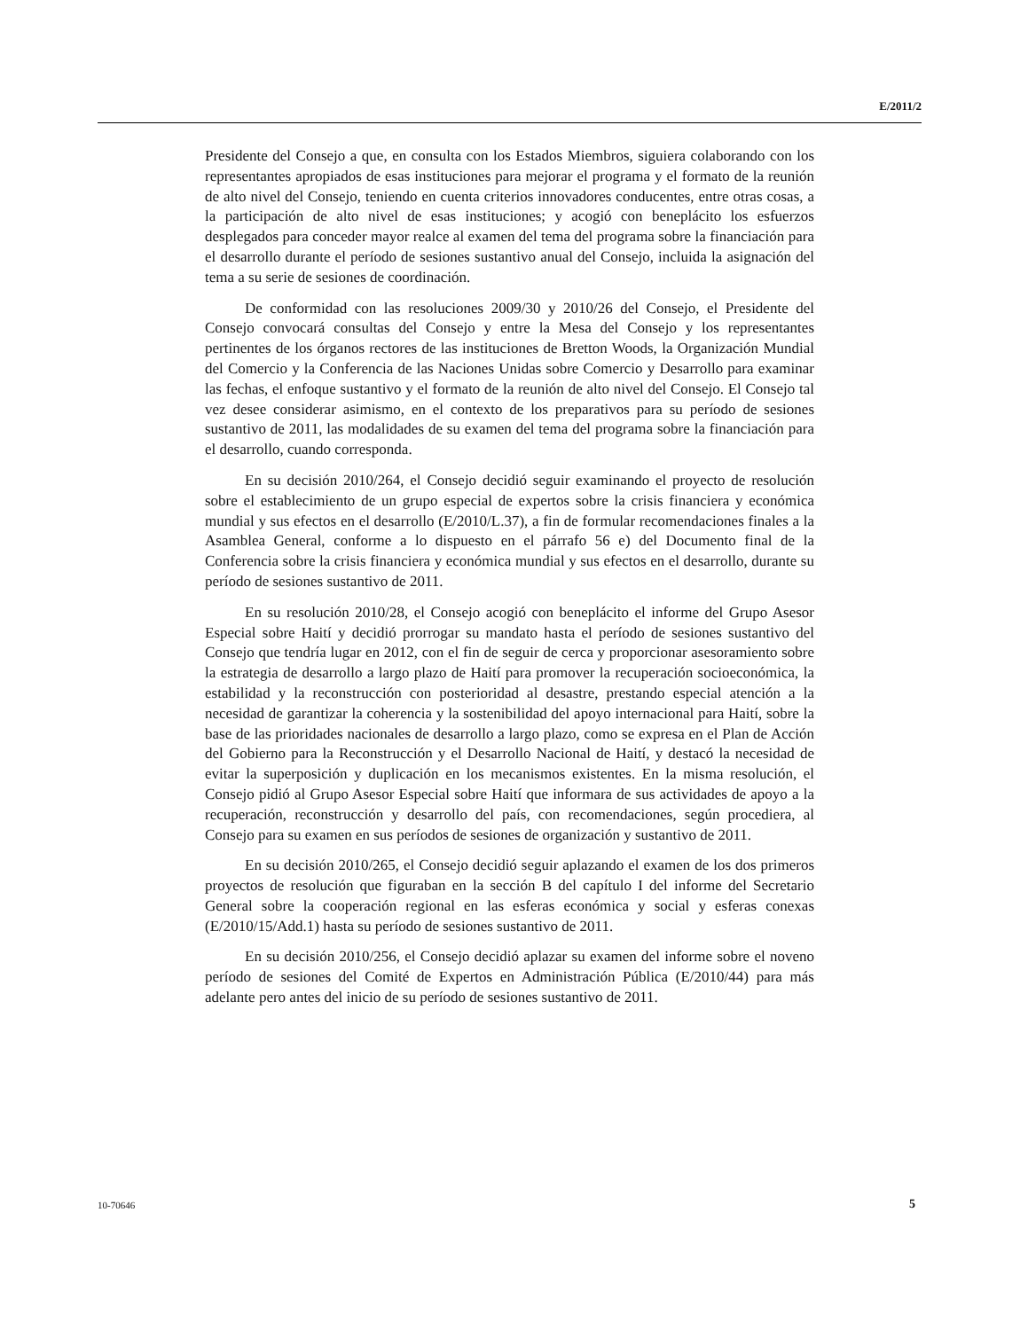E/2011/2
Presidente del Consejo a que, en consulta con los Estados Miembros, siguiera colaborando con los representantes apropiados de esas instituciones para mejorar el programa y el formato de la reunión de alto nivel del Consejo, teniendo en cuenta criterios innovadores conducentes, entre otras cosas, a la participación de alto nivel de esas instituciones; y acogió con beneplácito los esfuerzos desplegados para conceder mayor realce al examen del tema del programa sobre la financiación para el desarrollo durante el período de sesiones sustantivo anual del Consejo, incluida la asignación del tema a su serie de sesiones de coordinación.
De conformidad con las resoluciones 2009/30 y 2010/26 del Consejo, el Presidente del Consejo convocará consultas del Consejo y entre la Mesa del Consejo y los representantes pertinentes de los órganos rectores de las instituciones de Bretton Woods, la Organización Mundial del Comercio y la Conferencia de las Naciones Unidas sobre Comercio y Desarrollo para examinar las fechas, el enfoque sustantivo y el formato de la reunión de alto nivel del Consejo. El Consejo tal vez desee considerar asimismo, en el contexto de los preparativos para su período de sesiones sustantivo de 2011, las modalidades de su examen del tema del programa sobre la financiación para el desarrollo, cuando corresponda.
En su decisión 2010/264, el Consejo decidió seguir examinando el proyecto de resolución sobre el establecimiento de un grupo especial de expertos sobre la crisis financiera y económica mundial y sus efectos en el desarrollo (E/2010/L.37), a fin de formular recomendaciones finales a la Asamblea General, conforme a lo dispuesto en el párrafo 56 e) del Documento final de la Conferencia sobre la crisis financiera y económica mundial y sus efectos en el desarrollo, durante su período de sesiones sustantivo de 2011.
En su resolución 2010/28, el Consejo acogió con beneplácito el informe del Grupo Asesor Especial sobre Haití y decidió prorrogar su mandato hasta el período de sesiones sustantivo del Consejo que tendría lugar en 2012, con el fin de seguir de cerca y proporcionar asesoramiento sobre la estrategia de desarrollo a largo plazo de Haití para promover la recuperación socioeconómica, la estabilidad y la reconstrucción con posterioridad al desastre, prestando especial atención a la necesidad de garantizar la coherencia y la sostenibilidad del apoyo internacional para Haití, sobre la base de las prioridades nacionales de desarrollo a largo plazo, como se expresa en el Plan de Acción del Gobierno para la Reconstrucción y el Desarrollo Nacional de Haití, y destacó la necesidad de evitar la superposición y duplicación en los mecanismos existentes. En la misma resolución, el Consejo pidió al Grupo Asesor Especial sobre Haití que informara de sus actividades de apoyo a la recuperación, reconstrucción y desarrollo del país, con recomendaciones, según procediera, al Consejo para su examen en sus períodos de sesiones de organización y sustantivo de 2011.
En su decisión 2010/265, el Consejo decidió seguir aplazando el examen de los dos primeros proyectos de resolución que figuraban en la sección B del capítulo I del informe del Secretario General sobre la cooperación regional en las esferas económica y social y esferas conexas (E/2010/15/Add.1) hasta su período de sesiones sustantivo de 2011.
En su decisión 2010/256, el Consejo decidió aplazar su examen del informe sobre el noveno período de sesiones del Comité de Expertos en Administración Pública (E/2010/44) para más adelante pero antes del inicio de su período de sesiones sustantivo de 2011.
10-70646 5